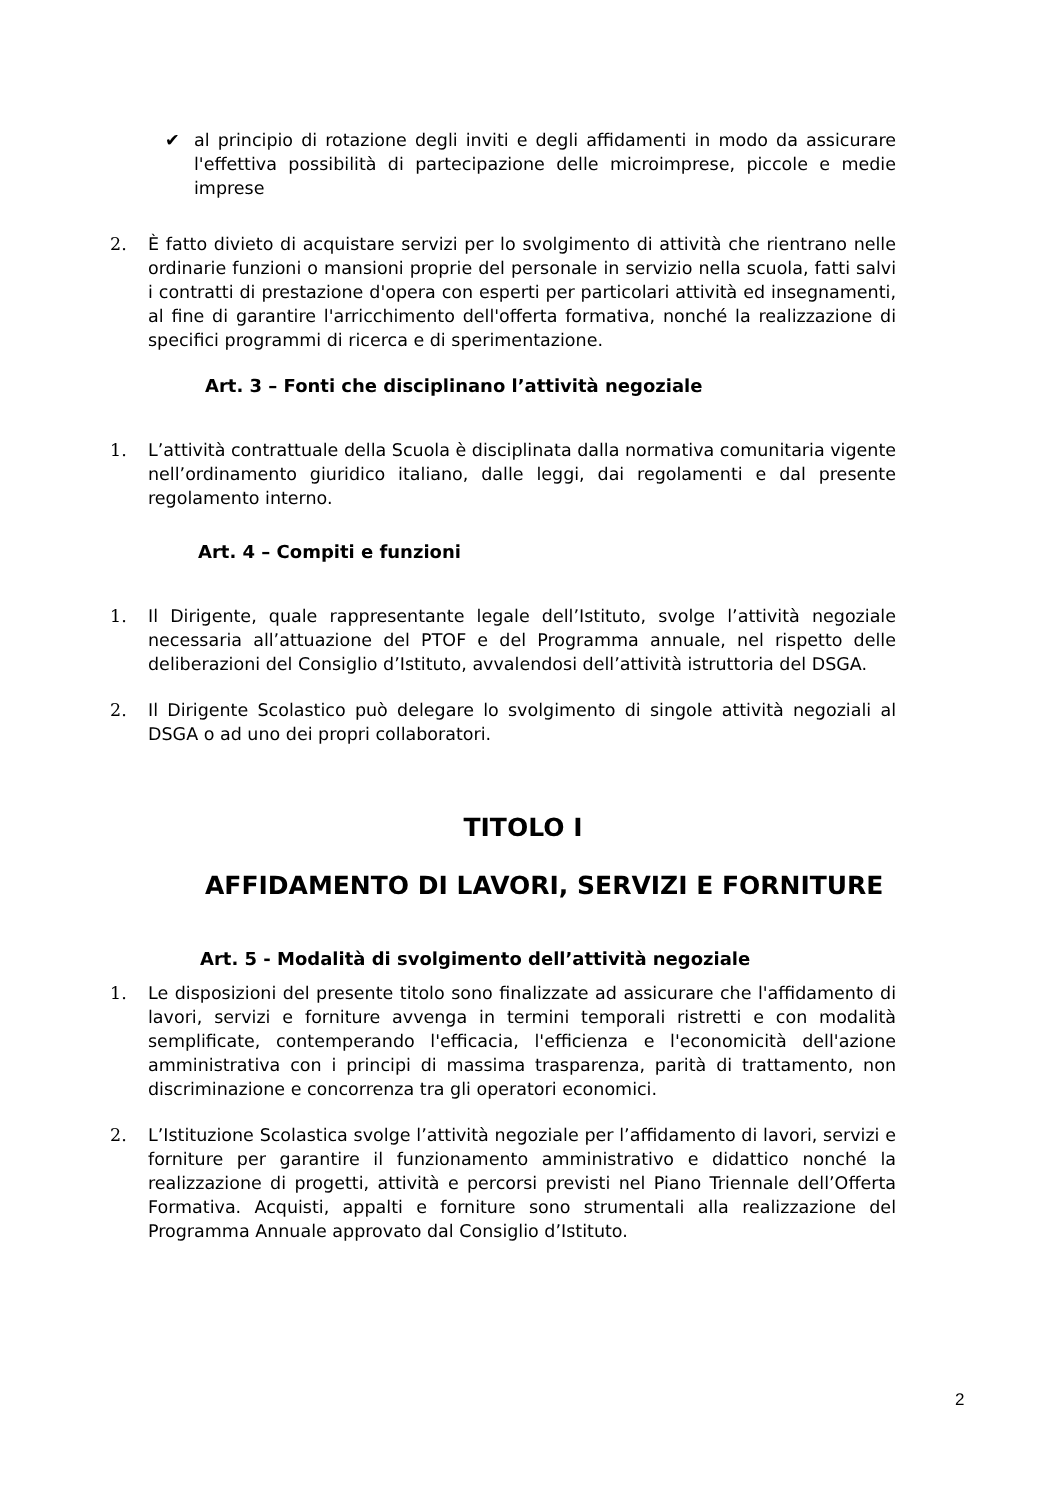✔ al principio di rotazione degli inviti e degli affidamenti in modo da assicurare l'effettiva possibilità di partecipazione delle microimprese, piccole e medie imprese
2. È fatto divieto di acquistare servizi per lo svolgimento di attività che rientrano nelle ordinarie funzioni o mansioni proprie del personale in servizio nella scuola, fatti salvi i contratti di prestazione d'opera con esperti per particolari attività ed insegnamenti, al fine di garantire l'arricchimento dell'offerta formativa, nonché la realizzazione di specifici programmi di ricerca e di sperimentazione.
Art. 3 – Fonti che disciplinano l’attività negoziale
1. L’attività contrattuale della Scuola è disciplinata dalla normativa comunitaria vigente nell’ordinamento giuridico italiano, dalle leggi, dai regolamenti e dal presente regolamento interno.
Art. 4 – Compiti e funzioni
1. Il Dirigente, quale rappresentante legale dell’Istituto, svolge l’attività negoziale necessaria all’attuazione del PTOF e del Programma annuale, nel rispetto delle deliberazioni del Consiglio d’Istituto, avvalendosi dell’attività istruttoria del DSGA.
2. Il Dirigente Scolastico può delegare lo svolgimento di singole attività negoziali al DSGA o ad uno dei propri collaboratori.
TITOLO I
AFFIDAMENTO DI LAVORI, SERVIZI E FORNITURE
Art. 5 - Modalità di svolgimento dell’attività negoziale
1. Le disposizioni del presente titolo sono finalizzate ad assicurare che l'affidamento di lavori, servizi e forniture avvenga in termini temporali ristretti e con modalità semplificate, contemperando l'efficacia, l'efficienza e l'economicità dell'azione amministrativa con i principi di massima trasparenza, parità di trattamento, non discriminazione e concorrenza tra gli operatori economici.
2. L’Istituzione Scolastica svolge l’attività negoziale per l’affidamento di lavori, servizi e forniture per garantire il funzionamento amministrativo e didattico nonché la realizzazione di progetti, attività e percorsi previsti nel Piano Triennale dell’Offerta Formativa. Acquisti, appalti e forniture sono strumentali alla realizzazione del Programma Annuale approvato dal Consiglio d’Istituto.
2